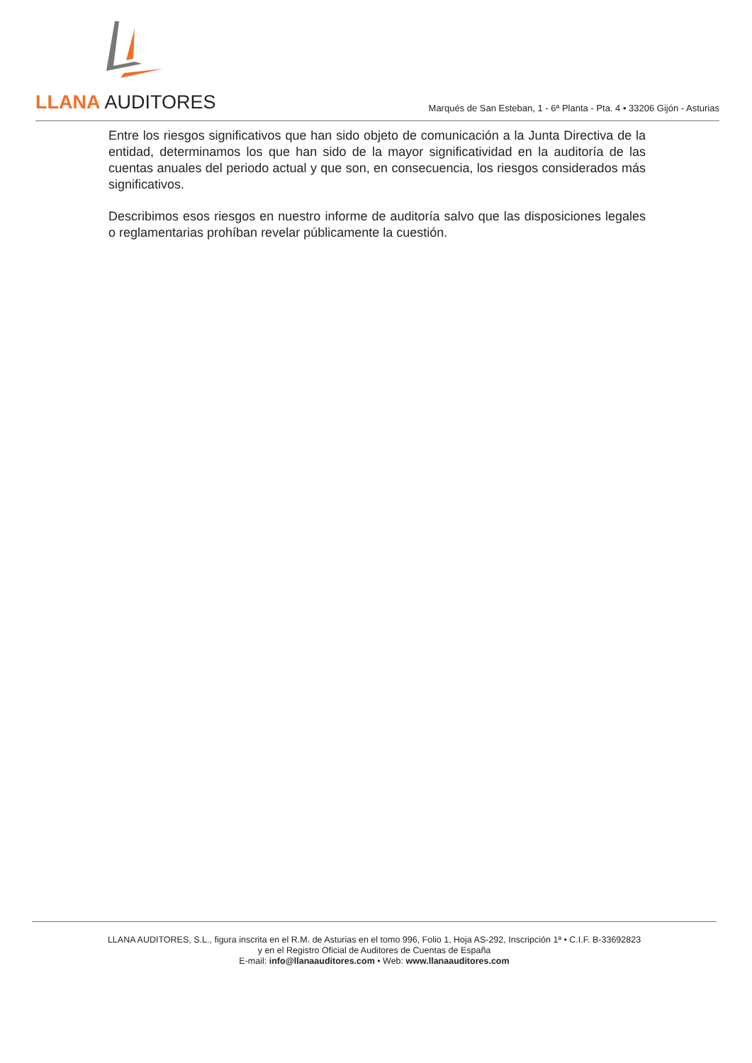LLANA AUDITORES
Marqués de San Esteban, 1 - 6ª Planta - Pta. 4 • 33206 Gijón - Asturias
Entre los riesgos significativos que han sido objeto de comunicación a la Junta Directiva de la entidad, determinamos los que han sido de la mayor significatividad en la auditoría de las cuentas anuales del periodo actual y que son, en consecuencia, los riesgos considerados más significativos.
Describimos esos riesgos en nuestro informe de auditoría salvo que las disposiciones legales o reglamentarias prohíban revelar públicamente la cuestión.
LLANA AUDITORES, S.L., figura inscrita en el R.M. de Asturias en el tomo 996, Folio 1, Hoja AS-292, Inscripción 1ª • C.I.F. B-33692823
y en el Registro Oficial de Auditores de Cuentas de España
E-mail: info@llanaauditores.com • Web: www.llanaauditores.com